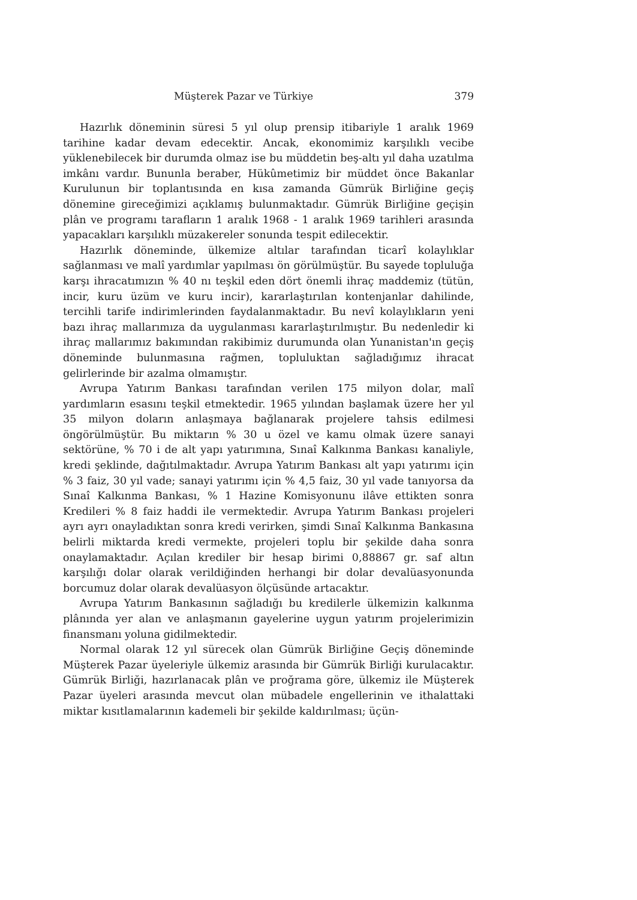Müşterek Pazar ve Türkiye 379
Hazırlık döneminin süresi 5 yıl olup prensip itibariyle 1 aralık 1969 tarihine kadar devam edecektir. Ancak, ekonomimiz karşılıklı vecibe yüklenebilecek bir durumda olmaz ise bu müddetin beş-altı yıl daha uzatılma imkânı vardır. Bununla beraber, Hükûmetimiz bir müddet önce Bakanlar Kurulunun bir toplantısında en kısa zamanda Gümrük Birliğine geçiş dönemine gireceğimizi açıklamış bulunmaktadır. Gümrük Birliğine geçişin plân ve programı tarafların 1 aralık 1968 - 1 aralık 1969 tarihleri arasında yapacakları karşılıklı müzakereler sonunda tespit edilecektir.
Hazırlık döneminde, ülkemize altılar tarafından ticarî kolaylıklar sağlanması ve malî yardımlar yapılması ön görülmüştür. Bu sayede topluluğa karşı ihracatımızın % 40 nı teşkil eden dört önemli ihraç maddemiz (tütün, incir, kuru üzüm ve kuru incir), kararlaştırılan kontenjanlar dahilinde, tercihli tarife indirimlerinden faydalanmaktadır. Bu nevî kolaylıkların yeni bazı ihraç mallarımıza da uygulanması kararlaştırılmıştır. Bu nedenledir ki ihraç mallarımız bakımından rakibimiz durumunda olan Yunanistan'ın geçiş döneminde bulunmasına rağmen, topluluktan sağladığımız ihracat gelirlerinde bir azalma olmamıştır.
Avrupa Yatırım Bankası tarafından verilen 175 milyon dolar, malî yardımların esasını teşkil etmektedir. 1965 yılından başlamak üzere her yıl 35 milyon doların anlaşmaya bağlanarak projelere tahsis edilmesi öngörülmüştür. Bu miktarın % 30 u özel ve kamu olmak üzere sanayi sektörüne, % 70 i de alt yapı yatırımına, Sınaî Kalkınma Bankası kanaliyle, kredi şeklinde, dağıtılmaktadır. Avrupa Yatırım Bankası alt yapı yatırımı için % 3 faiz, 30 yıl vade; sanayi yatırımı için % 4,5 faiz, 30 yıl vade tanıyorsa da Sınaî Kalkınma Bankası, % 1 Hazine Komisyonunu ilâve ettikten sonra Kredileri % 8 faiz haddi ile vermektedir. Avrupa Yatırım Bankası projeleri ayrı ayrı onayladıktan sonra kredi verirken, şimdi Sınaî Kalkınma Bankasına belirli miktarda kredi vermekte, projeleri toplu bir şekilde daha sonra onaylamaktadır. Açılan krediler bir hesap birimi 0,88867 gr. saf altın karşılığı dolar olarak verildiğinden herhangi bir dolar devalüasyonunda borcumuz dolar olarak devalüasyon ölçüsünde artacaktır.
Avrupa Yatırım Bankasının sağladığı bu kredilerle ülkemizin kalkınma plânında yer alan ve anlaşmanın gayelerine uygun yatırım projelerimizin finansmanı yoluna gidilmektedir.
Normal olarak 12 yıl sürecek olan Gümrük Birliğine Geçiş döneminde Müşterek Pazar üyeleriyle ülkemiz arasında bir Gümrük Birliği kurulacaktır. Gümrük Birliği, hazırlanacak plân ve proğrama göre, ülkemiz ile Müşterek Pazar üyeleri arasında mevcut olan mübadele engellerinin ve ithalattaki miktar kısıtlamalarının kademeli bir şekilde kaldırılması; üçün-